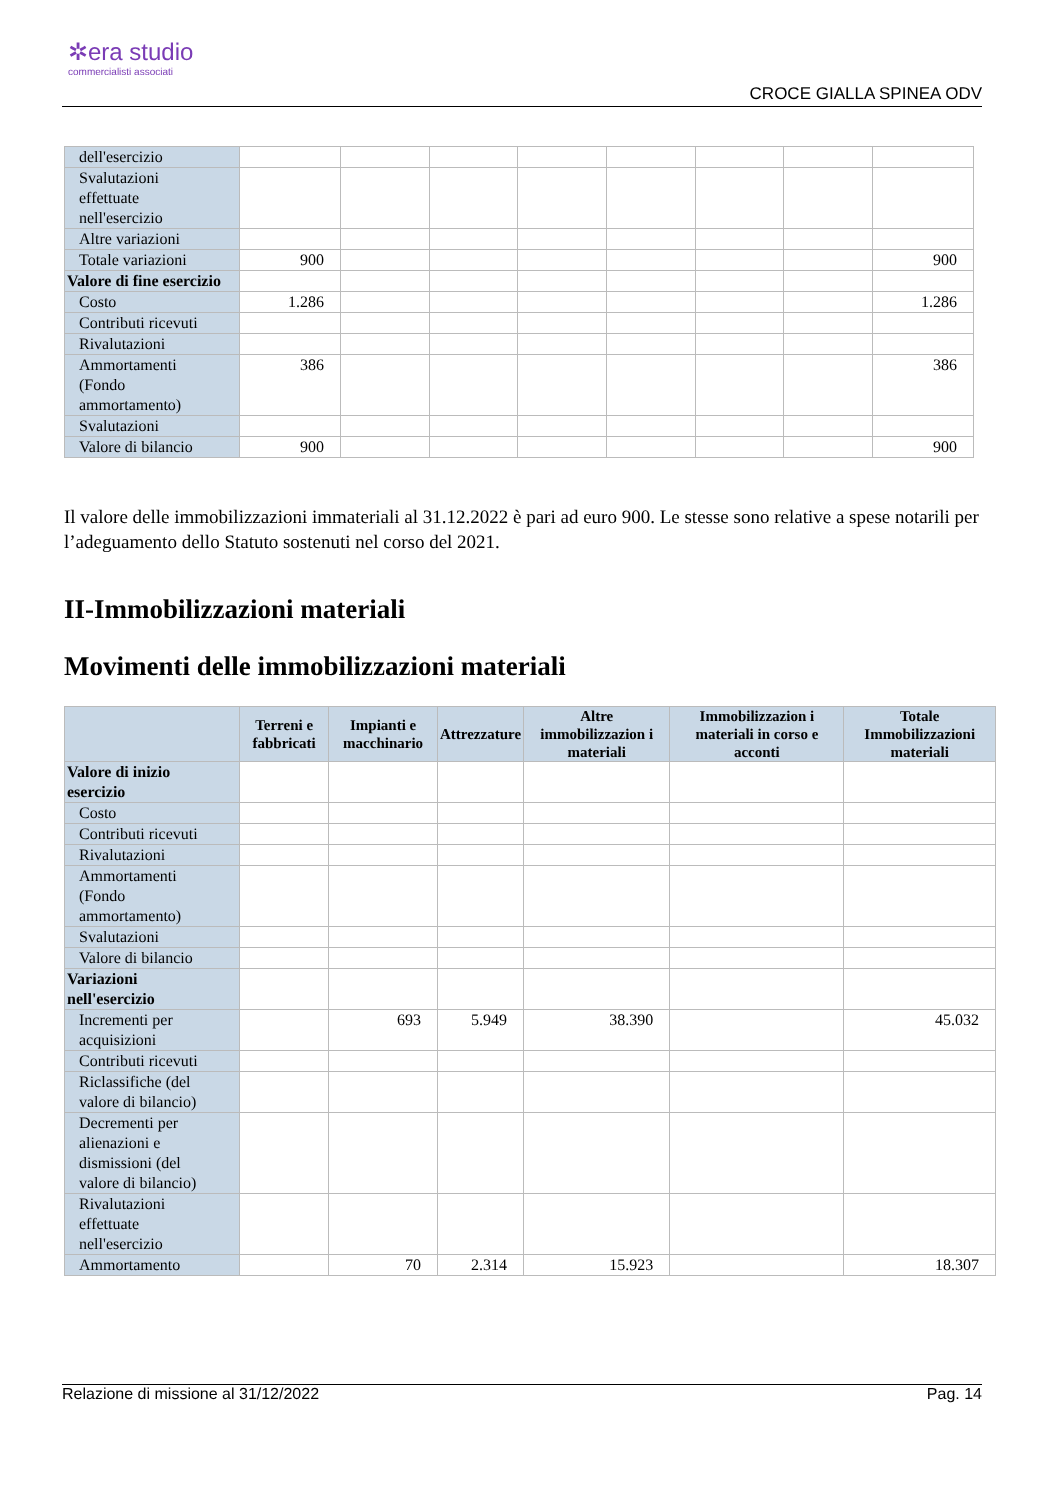✲era studio
commercialisti associati
CROCE GIALLA SPINEA ODV
| dell'esercizio | | | | | | | | |
| Svalutazioni effettuate nell'esercizio | | | | | | | | |
| Altre variazioni | | | | | | | | |
| Totale variazioni | 900 | | | | | | | 900 |
| Valore di fine esercizio | | | | | | | | |
| Costo | 1.286 | | | | | | | 1.286 |
| Contributi ricevuti | | | | | | | | |
| Rivalutazioni | | | | | | | | |
| Ammortamenti (Fondo ammortamento) | 386 | | | | | | | 386 |
| Svalutazioni | | | | | | | | |
| Valore di bilancio | 900 | | | | | | | 900 |
Il valore delle immobilizzazioni immateriali al 31.12.2022 è pari ad euro 900. Le stesse sono relative a spese notarili per l’adeguamento dello Statuto sostenuti nel corso del 2021.
II-Immobilizzazioni materiali
Movimenti delle immobilizzazioni materiali
| | Terreni e fabbricati | Impianti e macchinario | Attrezzature | Altre immobilizzazion i materiali | Immobilizzazion i materiali in corso e acconti | Totale Immobilizzazioni materiali |
| --- | --- | --- | --- | --- | --- | --- |
| Valore di inizio esercizio | | | | | | |
| Costo | | | | | | |
| Contributi ricevuti | | | | | | |
| Rivalutazioni | | | | | | |
| Ammortamenti (Fondo ammortamento) | | | | | | |
| Svalutazioni | | | | | | |
| Valore di bilancio | | | | | | |
| Variazioni nell'esercizio | | | | | | |
| Incrementi per acquisizioni | | 693 | 5.949 | 38.390 | | 45.032 |
| Contributi ricevuti | | | | | | |
| Riclassifiche (del valore di bilancio) | | | | | | |
| Decrementi per alienazioni e dismissioni (del valore di bilancio) | | | | | | |
| Rivalutazioni effettuate nell'esercizio | | | | | | |
| Ammortamento | | 70 | 2.314 | 15.923 | | 18.307 |
Relazione di missione al 31/12/2022 Pag. 14